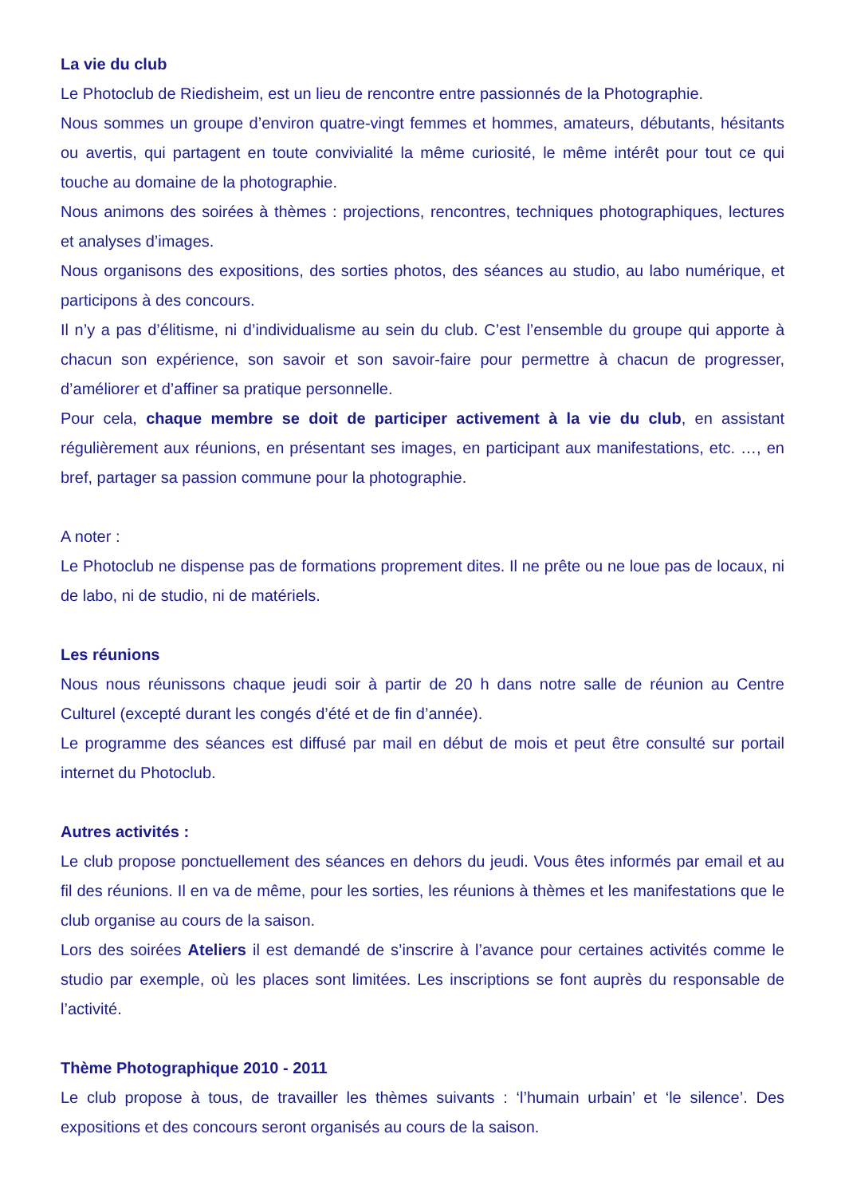La vie du club
Le Photoclub de Riedisheim, est un lieu de rencontre entre passionnés de la Photographie.
Nous sommes un groupe d’environ quatre-vingt femmes et hommes, amateurs, débutants, hésitants ou avertis, qui partagent en toute convivialité la même curiosité, le même intérêt pour tout ce qui touche au domaine de la photographie.
Nous animons des soirées à thèmes : projections, rencontres, techniques photographiques, lectures et analyses d’images.
Nous organisons des expositions, des sorties photos, des séances au studio, au labo numérique, et participons à des concours.
Il n’y a pas d’élitisme, ni d’individualisme au sein du club. C’est l’ensemble du groupe qui apporte à chacun son expérience, son savoir et son savoir-faire pour permettre à chacun de progresser, d’améliorer et d’affiner sa pratique personnelle.
Pour cela, chaque membre se doit de participer activement à la vie du club, en assistant régulièrement aux réunions, en présentant ses images, en participant aux manifestations, etc. …, en bref, partager sa passion commune pour la photographie.
A noter :
Le Photoclub ne dispense pas de formations proprement dites. Il ne prête ou ne loue pas de locaux, ni de labo, ni de studio, ni de matériels.
Les réunions
Nous nous réunissons chaque jeudi soir à partir de 20 h dans notre salle de réunion au Centre Culturel (excepté durant les congés d’été et de fin d’année).
Le programme des séances est diffusé par mail en début de mois et peut être consulté sur portail internet du Photoclub.
Autres activités :
Le club propose ponctuellement des séances en dehors du jeudi. Vous êtes informés par email et au fil des réunions. Il en va de même, pour les sorties, les réunions à thèmes et les manifestations que le club organise au cours de la saison.
Lors des soirées Ateliers il est demandé de s’inscrire à l’avance pour certaines activités comme le studio par exemple, où les places sont limitées. Les inscriptions se font auprès du responsable de l’activité.
Thème Photographique 2010 - 2011
Le club propose à tous, de travailler les thèmes suivants : ‘l’humain urbain’ et ‘le silence’. Des expositions et des concours seront organisés au cours de la saison.